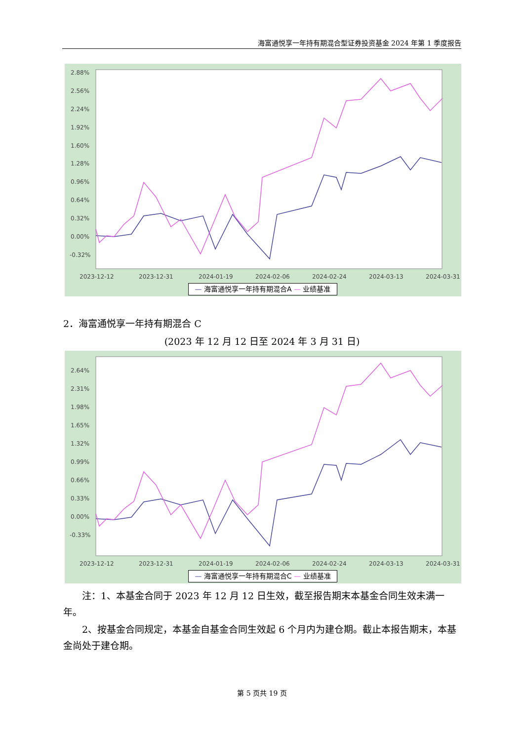海富通悦享一年持有期混合型证券投资基金 2024 年第 1 季度报告
2.88%
2.56%
2.24%
1.92%
1.60%
1.28%
0.96%
0.64%
0.32%
0.00%
-0.32%
2023-12-12
2023-12-31
2024-01-19
2024-02-06
2024-02-24
2024-03-13
2024-03-31
— 海富通悦享一年持有期混合A — 业绩基准
2．海富通悦享一年持有期混合 C
(2023 年 12 月 12 日至 2024 年 3 月 31 日)
2.64%
2.31%
1.98%
1.65%
1.32%
0.99%
0.66%
0.33%
0.00%
-0.33%
2023-12-12
2023-12-31
2024-01-19
2024-02-06
2024-02-24
2024-03-13
2024-03-31
— 海富通悦享一年持有期混合C — 业绩基准
注：1、本基金合同于 2023 年 12 月 12 日生效，截至报告期末本基金合同生效未满一年。
2、按基金合同规定，本基金自基金合同生效起 6 个月内为建仓期。截止本报告期末，本基金尚处于建仓期。
第 5 页共 19 页